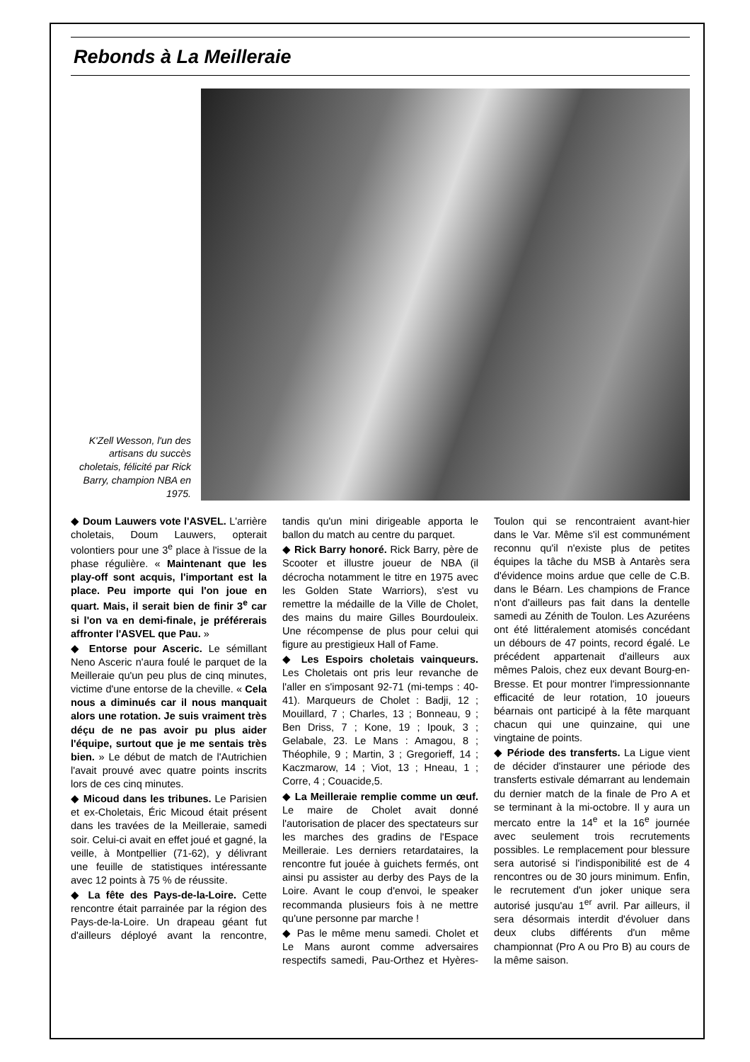Rebonds à La Meilleraie
K'Zell Wesson, l'un des artisans du succès choletais, félicité par Rick Barry, champion NBA en 1975.
◆ Doum Lauwers vote l'ASVEL. L'arrière choletais, Doum Lauwers, opterait volontiers pour une 3<sup>e</sup> place à l'issue de la phase régulière. « Maintenant que les play-off sont acquis, l'important est la place. Peu importe qui l'on joue en quart. Mais, il serait bien de finir 3<sup>e</sup> car si l'on va en demi-finale, je préférerais affronter l'ASVEL que Pau. »
◆ Entorse pour Asceric. Le sémillant Neno Asceric n'aura foulé le parquet de la Meilleraie qu'un peu plus de cinq minutes, victime d'une entorse de la cheville. « Cela nous a diminués car il nous manquait alors une rotation. Je suis vraiment très déçu de ne pas avoir pu plus aider l'équipe, surtout que je me sentais très bien. » Le début de match de l'Autrichien l'avait prouvé avec quatre points inscrits lors de ces cinq minutes.
◆ Micoud dans les tribunes. Le Parisien et ex-Choletais, Éric Micoud était présent dans les travées de la Meilleraie, samedi soir. Celui-ci avait en effet joué et gagné, la veille, à Montpellier (71-62), y délivrant une feuille de statistiques intéressante avec 12 points à 75 % de réussite.
◆ La fête des Pays-de-la-Loire. Cette rencontre était parrainée par la région des Pays-de-la-Loire. Un drapeau géant fut d'ailleurs déployé avant la rencontre, tandis qu'un mini dirigeable apporta le ballon du match au centre du parquet.
◆ Rick Barry honoré. Rick Barry, père de Scooter et illustre joueur de NBA (il décrocha notamment le titre en 1975 avec les Golden State Warriors), s'est vu remettre la médaille de la Ville de Cholet, des mains du maire Gilles Bourdouleix. Une récompense de plus pour celui qui figure au prestigieux Hall of Fame.
◆ Les Espoirs choletais vainqueurs. Les Choletais ont pris leur revanche de l'aller en s'imposant 92-71 (mi-temps : 40-41). Marqueurs de Cholet : Badji, 12 ; Mouillard, 7 ; Charles, 13 ; Bonneau, 9 ; Ben Driss, 7 ; Kone, 19 ; Ipouk, 3 ; Gelabale, 23. Le Mans : Amagou, 8 ; Théophile, 9 ; Martin, 3 ; Gregorieff, 14 ; Kaczmarow, 14 ; Viot, 13 ; Hneau, 1 ; Corre, 4 ; Couacide,5.
◆ La Meilleraie remplie comme un œuf. Le maire de Cholet avait donné l'autorisation de placer des spectateurs sur les marches des gradins de l'Espace Meilleraie. Les derniers retardataires, la rencontre fut jouée à guichets fermés, ont ainsi pu assister au derby des Pays de la Loire. Avant le coup d'envoi, le speaker recommanda plusieurs fois à ne mettre qu'une personne par marche !
◆ Pas le même menu samedi. Cholet et Le Mans auront comme adversaires respectifs samedi, Pau-Orthez et Hyères-Toulon qui se rencontraient avant-hier dans le Var. Même s'il est communément reconnu qu'il n'existe plus de petites équipes la tâche du MSB à Antarès sera d'évidence moins ardue que celle de C.B. dans le Béarn. Les champions de France n'ont d'ailleurs pas fait dans la dentelle samedi au Zénith de Toulon. Les Azuréens ont été littéralement atomisés concédant un débours de 47 points, record égalé. Le précédent appartenait d'ailleurs aux mêmes Palois, chez eux devant Bourg-en-Bresse. Et pour montrer l'impressionnante efficacité de leur rotation, 10 joueurs béarnais ont participé à la fête marquant chacun qui une quinzaine, qui une vingtaine de points.
◆ Période des transferts. La Ligue vient de décider d'instaurer une période des transferts estivale démarrant au lendemain du dernier match de la finale de Pro A et se terminant à la mi-octobre. Il y aura un mercato entre la 14<sup>e</sup> et la 16<sup>e</sup> journée avec seulement trois recrutements possibles. Le remplacement pour blessure sera autorisé si l'indisponibilité est de 4 rencontres ou de 30 jours minimum. Enfin, le recrutement d'un joker unique sera autorisé jusqu'au 1<sup>er</sup> avril. Par ailleurs, il sera désormais interdit d'évoluer dans deux clubs différents d'un même championnat (Pro A ou Pro B) au cours de la même saison.